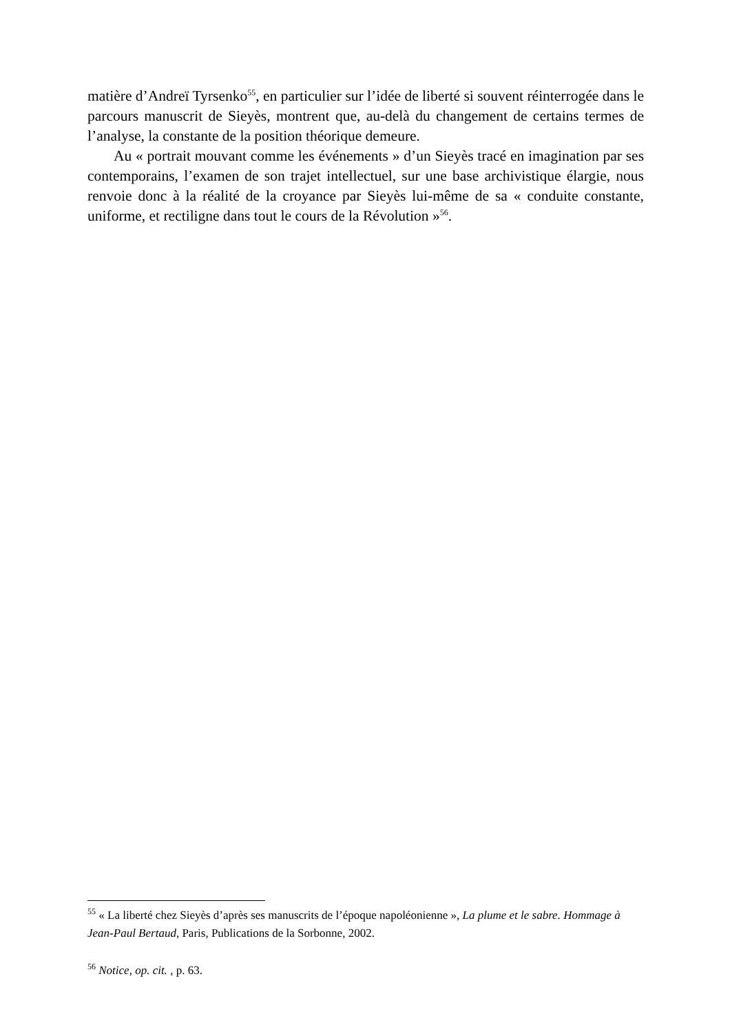matière d’Andreï Tyrsenko<sup>55</sup>, en particulier sur l’idée de liberté si souvent réinterrogée dans le parcours manuscrit de Sieyès, montrent que, au-delà du changement de certains termes de l’analyse, la constante de la position théorique demeure.
Au « portrait mouvant comme les événements » d’un Sieyès tracé en imagination par ses contemporains, l’examen de son trajet intellectuel, sur une base archivistique élargie, nous renvoie donc à la réalité de la croyance par Sieyès lui-même de sa « conduite constante, uniforme, et rectiligne dans tout le cours de la Révolution »<sup>56</sup>.
<sup>55</sup> « La liberté chez Sieyès d’après ses manuscrits de l’époque napoléonienne », La plume et le sabre. Hommage à Jean-Paul Bertaud, Paris, Publications de la Sorbonne, 2002.
<sup>56</sup> Notice, op. cit. , p. 63.